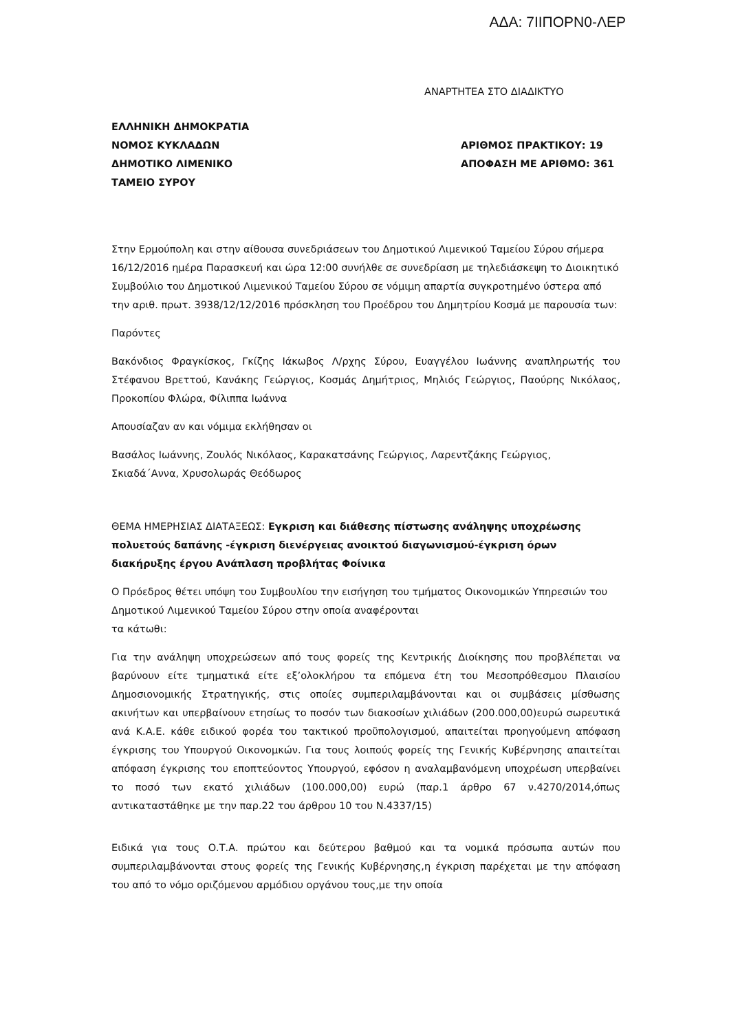ΑΔΑ: 7ΙΙΠΟΡΝ0-ΛΕΡ
ΑΝΑΡΤΗΤΕΑ ΣΤΟ ΔΙΑΔΙΚΤΥΟ
ΕΛΛΗΝΙΚΗ ΔΗΜΟΚΡΑΤΙΑ
ΝΟΜΟΣ ΚΥΚΛΑΔΩΝ ΑΡΙΘΜΟΣ ΠΡΑΚΤΙΚΟΥ: 19
ΔΗΜΟΤΙΚΟ ΛΙΜΕΝΙΚΟ ΑΠΟΦΑΣΗ ΜΕ ΑΡΙΘΜΟ: 361
ΤΑΜΕΙΟ ΣΥΡΟΥ
Στην Ερμούπολη και στην αίθουσα συνεδριάσεων του Δημοτικού Λιμενικού Ταμείου Σύρου σήμερα 16/12/2016 ημέρα Παρασκευή και ώρα 12:00 συνήλθε σε συνεδρίαση με τηλεδιάσκεψη το Διοικητικό Συμβούλιο του Δημοτικού Λιμενικού Ταμείου Σύρου σε νόμιμη απαρτία συγκροτημένο ύστερα από την αριθ. πρωτ. 3938/12/12/2016 πρόσκληση του Προέδρου του Δημητρίου Κοσμά με παρουσία των:
Παρόντες
Βακόνδιος Φραγκίσκος, Γκίζης Ιάκωβος Λ/ρχης Σύρου, Ευαγγέλου Ιωάννης αναπληρωτής του Στέφανου Βρεττού, Κανάκης Γεώργιος, Κοσμάς Δημήτριος, Μηλιός Γεώργιος, Παούρης Νικόλαος, Προκοπίου Φλώρα, Φίλιππα Ιωάννα
Απουσίαζαν αν και νόμιμα εκλήθησαν οι
Βασάλος Ιωάννης, Ζουλός Νικόλαος, Καρακατσάνης Γεώργιος, Λαρεντζάκης Γεώργιος, Σκιαδά΄Αννα, Χρυσολωράς Θεόδωρος
ΘΕΜΑ ΗΜΕΡΗΣΙΑΣ ΔΙΑΤΑΞΕΩΣ: Εγκριση και διάθεσης πίστωσης ανάληψης υποχρέωσης πολυετούς δαπάνης -έγκριση διενέργειας ανοικτού διαγωνισμού-έγκριση όρων διακήρυξης έργου Ανάπλαση προβλήτας Φοίνικα
Ο Πρόεδρος θέτει υπόψη του Συμβουλίου την εισήγηση του τμήματος Οικονομικών Υπηρεσιών του Δημοτικού Λιμενικού Ταμείου Σύρου στην οποία αναφέρονται
τα κάτωθι:
Για την ανάληψη υποχρεώσεων από τους φορείς της Κεντρικής Διοίκησης που προβλέπεται να βαρύνουν είτε τμηματικά είτε εξ’ολοκλήρου τα επόμενα έτη του Μεσοπρόθεσμου Πλαισίου Δημοσιονομικής Στρατηγικής, στις οποίες συμπεριλαμβάνονται και οι συμβάσεις μίσθωσης ακινήτων και υπερβαίνουν ετησίως το ποσόν των διακοσίων χιλιάδων (200.000,00)ευρώ σωρευτικά ανά Κ.Α.Ε. κάθε ειδικού φορέα του τακτικού προϋπολογισμού, απαιτείται προηγούμενη απόφαση έγκρισης του Υπουργού Οικονομκών. Για τους λοιπούς φορείς της Γενικής Κυβέρνησης απαιτείται απόφαση έγκρισης του εποπτεύοντος Υπουργού, εφόσον η αναλαμβανόμενη υποχρέωση υπερβαίνει το ποσό των εκατό χιλιάδων (100.000,00) ευρώ (παρ.1 άρθρο 67 ν.4270/2014,όπως αντικαταστάθηκε με την παρ.22 του άρθρου 10 του Ν.4337/15)
Ειδικά για τους Ο.Τ.Α. πρώτου και δεύτερου βαθμού και τα νομικά πρόσωπα αυτών που συμπεριλαμβάνονται στους φορείς της Γενικής Κυβέρνησης,η έγκριση παρέχεται με την απόφαση του από το νόμο οριζόμενου αρμόδιου οργάνου τους,με την οποία